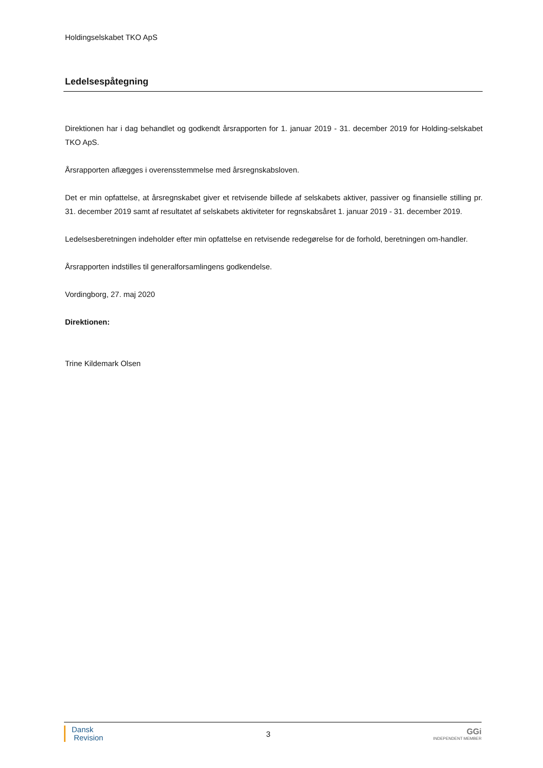Holdingselskabet TKO ApS
Ledelsespåtegning
Direktionen har i dag behandlet og godkendt årsrapporten for 1. januar 2019 - 31. december 2019 for Holding-selskabet TKO ApS.
Årsrapporten aflægges i overensstemmelse med årsregnskabsloven.
Det er min opfattelse, at årsregnskabet giver et retvisende billede af selskabets aktiver, passiver og finansielle stilling pr. 31. december 2019 samt af resultatet af selskabets aktiviteter for regnskabsåret 1. januar 2019 - 31. december 2019.
Ledelsesberetningen indeholder efter min opfattelse en retvisende redegørelse for de forhold, beretningen om-handler.
Årsrapporten indstilles til generalforsamlingens godkendelse.
Vordingborg, 27. maj 2020
Direktionen:
Trine Kildemark Olsen
Dansk
Revision
3
GGi
INDEPENDENT MEMBER